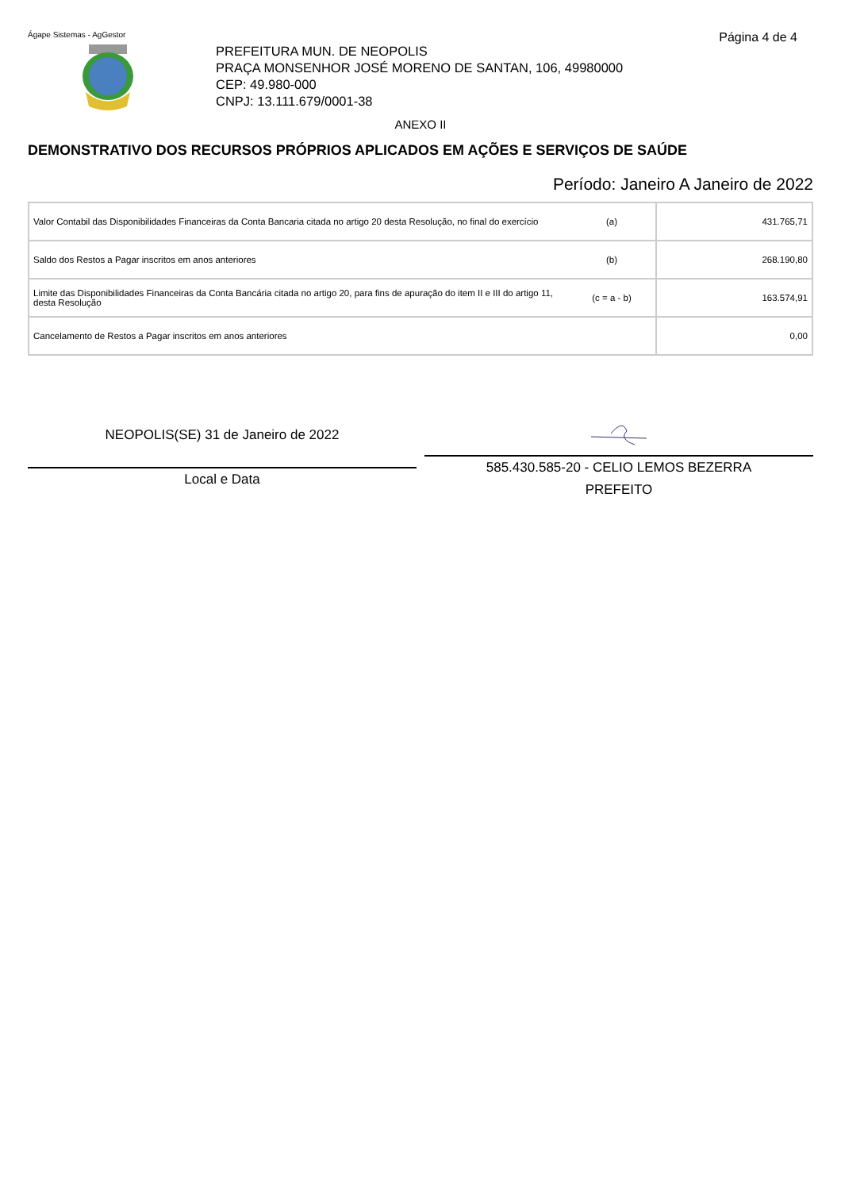Ágape Sistemas - AgGestor Página 4 de 4
PREFEITURA MUN. DE NEOPOLIS
PRAÇA MONSENHOR JOSÉ MORENO DE SANTAN, 106, 49980000
CEP: 49.980-000
CNPJ: 13.111.679/0001-38
ANEXO II
DEMONSTRATIVO DOS RECURSOS PRÓPRIOS APLICADOS EM AÇÕES E SERVIÇOS DE SAÚDE
Período: Janeiro A Janeiro de 2022
| Valor Contabil das Disponibilidades Financeiras da Conta Bancaria citada no artigo 20 desta Resolução, no final do exercício | (a) | 431.765,71 |
| Saldo dos Restos a Pagar inscritos em anos anteriores | (b) | 268.190,80 |
| Limite das Disponibilidades Financeiras da Conta Bancária citada no artigo 20, para fins de apuração do item II e III do artigo 11, desta Resolução | (c = a - b) | 163.574,91 |
| Cancelamento de Restos a Pagar inscritos em anos anteriores | | 0,00 |
NEOPOLIS(SE) 31 de Janeiro de 2022
Local e Data
585.430.585-20 - CELIO LEMOS BEZERRA
PREFEITO